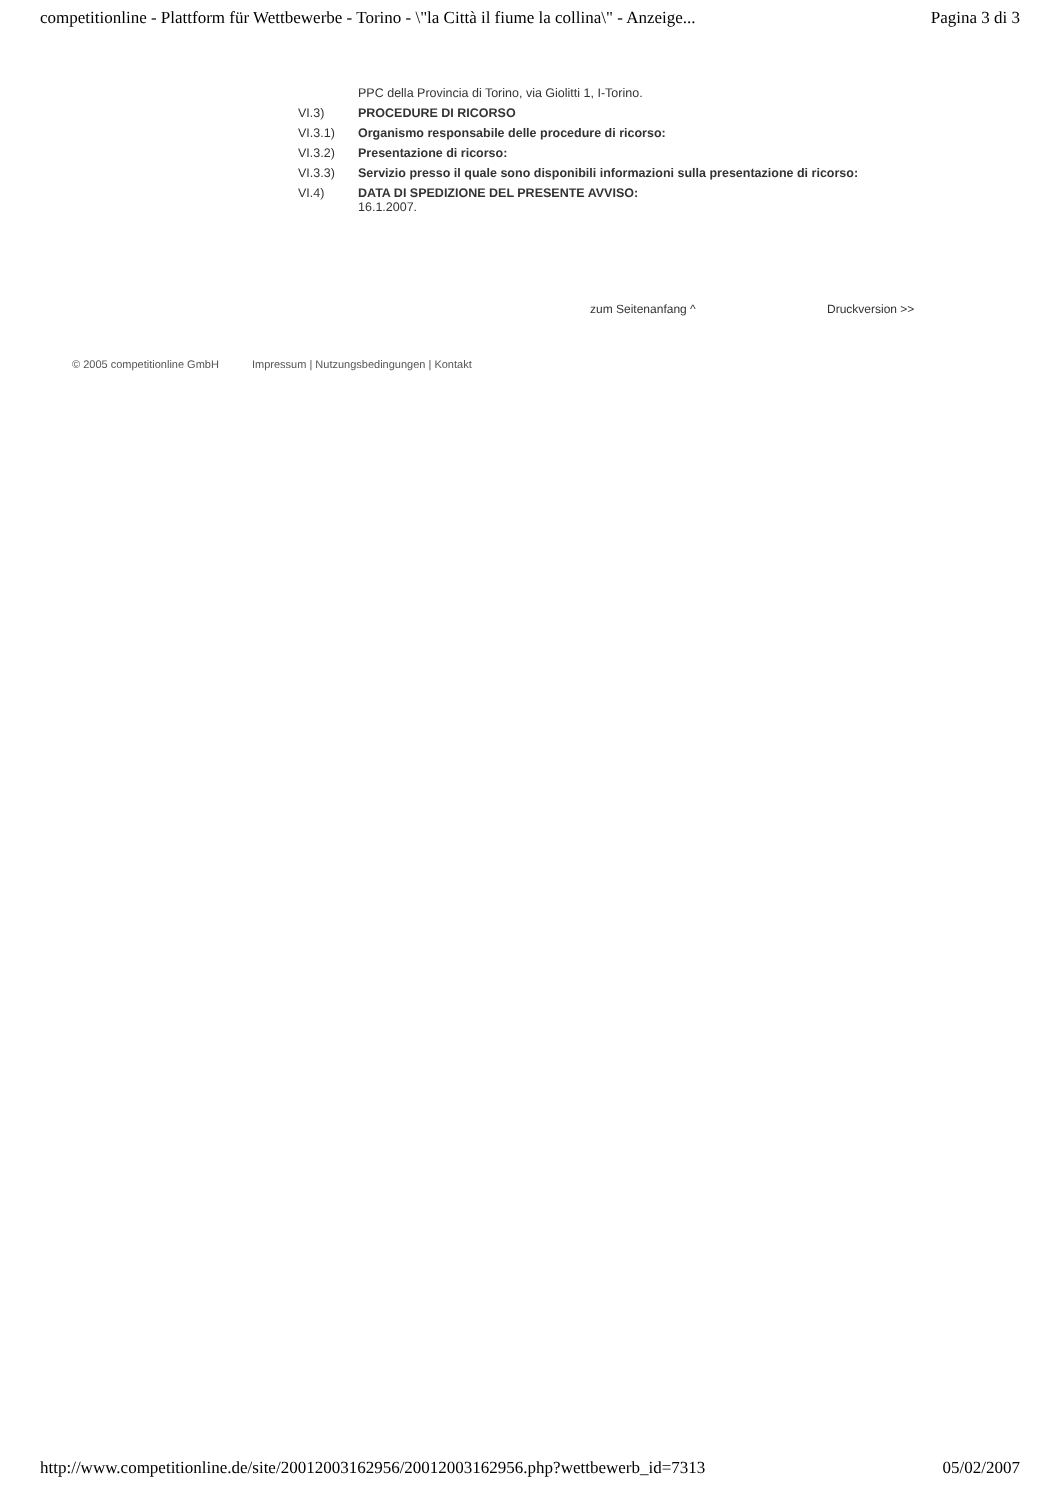competitionline - Plattform für Wettbewerbe - Torino - \"la Città il fiume la collina\" - Anzeige... Pagina 3 di 3
PPC della Provincia di Torino, via Giolitti 1, I-Torino.
VI.3) PROCEDURE DI RICORSO
VI.3.1) Organismo responsabile delle procedure di ricorso:
VI.3.2) Presentazione di ricorso:
VI.3.3) Servizio presso il quale sono disponibili informazioni sulla presentazione di ricorso:
VI.4) DATA DI SPEDIZIONE DEL PRESENTE AVVISO:
16.1.2007.
zum Seitenanfang ^ Druckversion >>
© 2005 competitionline GmbH Impressum | Nutzungsbedingungen | Kontakt
http://www.competitionline.de/site/20012003162956/20012003162956.php?wettbewerb_id=7313 05/02/2007